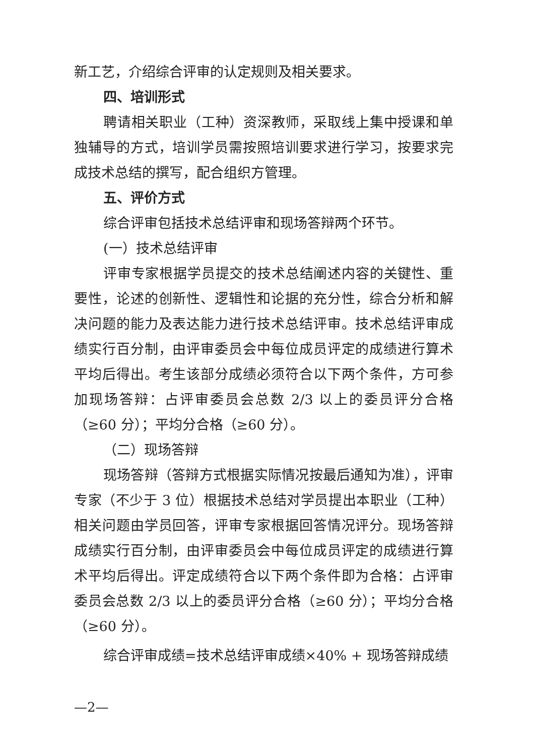新工艺，介绍综合评审的认定规则及相关要求。
四、培训形式
聘请相关职业（工种）资深教师，采取线上集中授课和单独辅导的方式，培训学员需按照培训要求进行学习，按要求完成技术总结的撰写，配合组织方管理。
五、评价方式
综合评审包括技术总结评审和现场答辩两个环节。
(一）技术总结评审
评审专家根据学员提交的技术总结阐述内容的关键性、重要性，论述的创新性、逻辑性和论据的充分性，综合分析和解决问题的能力及表达能力进行技术总结评审。技术总结评审成绩实行百分制，由评审委员会中每位成员评定的成绩进行算术平均后得出。考生该部分成绩必须符合以下两个条件，方可参加现场答辩：占评审委员会总数 2/3 以上的委员评分合格（≥60 分）；平均分合格（≥60 分）。
（二）现场答辩
现场答辩（答辩方式根据实际情况按最后通知为准），评审专家（不少于 3 位）根据技术总结对学员提出本职业（工种）相关问题由学员回答，评审专家根据回答情况评分。现场答辩成绩实行百分制，由评审委员会中每位成员评定的成绩进行算术平均后得出。评定成绩符合以下两个条件即为合格：占评审委员会总数 2/3 以上的委员评分合格（≥60 分）；平均分合格（≥60 分）。
综合评审成绩=技术总结评审成绩×40% + 现场答辩成绩
—2—